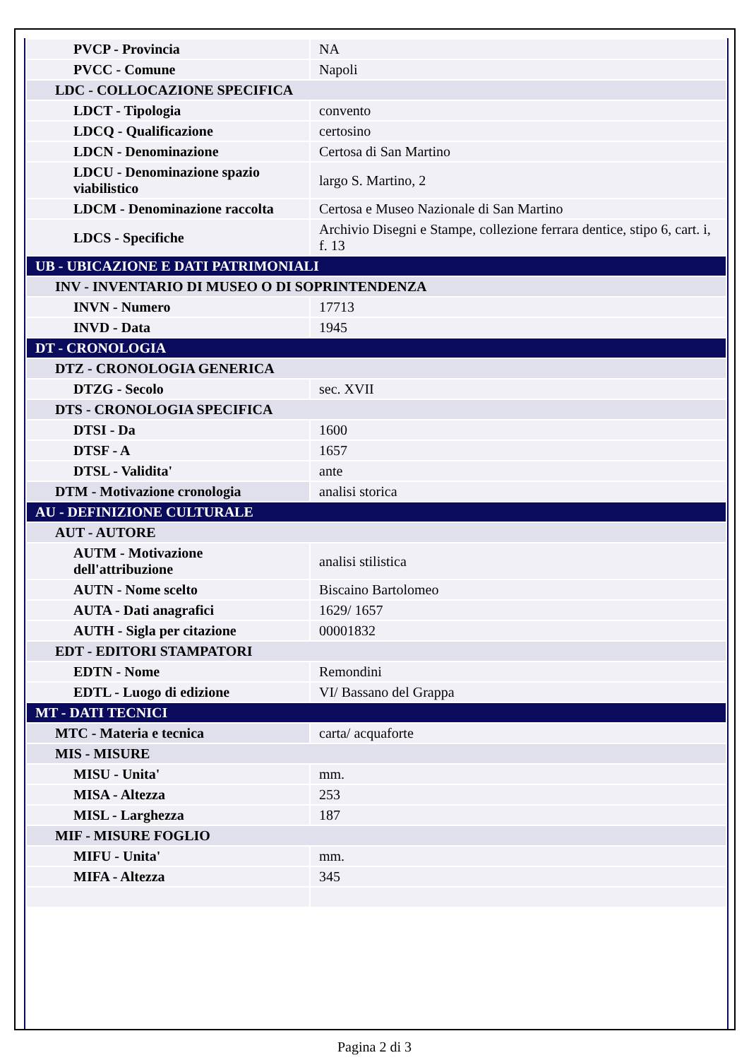| PVCP - Provincia | NA |
| PVCC - Comune | Napoli |
| LDC - COLLOCAZIONE SPECIFICA | |
| LDCT - Tipologia | convento |
| LDCQ - Qualificazione | certosino |
| LDCN - Denominazione | Certosa di San Martino |
| LDCU - Denominazione spazio viabilistico | largo S. Martino, 2 |
| LDCM - Denominazione raccolta | Certosa e Museo Nazionale di San Martino |
| LDCS - Specifiche | Archivio Disegni e Stampe, collezione ferrara dentice, stipo 6, cart. i, f. 13 |
| UB - UBICAZIONE E DATI PATRIMONIALI | |
| INV - INVENTARIO DI MUSEO O DI SOPRINTENDENZA | |
| INVN - Numero | 17713 |
| INVD - Data | 1945 |
| DT - CRONOLOGIA | |
| DTZ - CRONOLOGIA GENERICA | |
| DTZG - Secolo | sec. XVII |
| DTS - CRONOLOGIA SPECIFICA | |
| DTSI - Da | 1600 |
| DTSF - A | 1657 |
| DTSL - Validita' | ante |
| DTM - Motivazione cronologia | analisi storica |
| AU - DEFINIZIONE CULTURALE | |
| AUT - AUTORE | |
| AUTM - Motivazione dell'attribuzione | analisi stilistica |
| AUTN - Nome scelto | Biscaino Bartolomeo |
| AUTA - Dati anagrafici | 1629/ 1657 |
| AUTH - Sigla per citazione | 00001832 |
| EDT - EDITORI STAMPATORI | |
| EDTN - Nome | Remondini |
| EDTL - Luogo di edizione | VI/ Bassano del Grappa |
| MT - DATI TECNICI | |
| MTC - Materia e tecnica | carta/ acquaforte |
| MIS - MISURE | |
| MISU - Unita' | mm. |
| MISA - Altezza | 253 |
| MISL - Larghezza | 187 |
| MIF - MISURE FOGLIO | |
| MIFU - Unita' | mm. |
| MIFA - Altezza | 345 |
Pagina 2 di 3